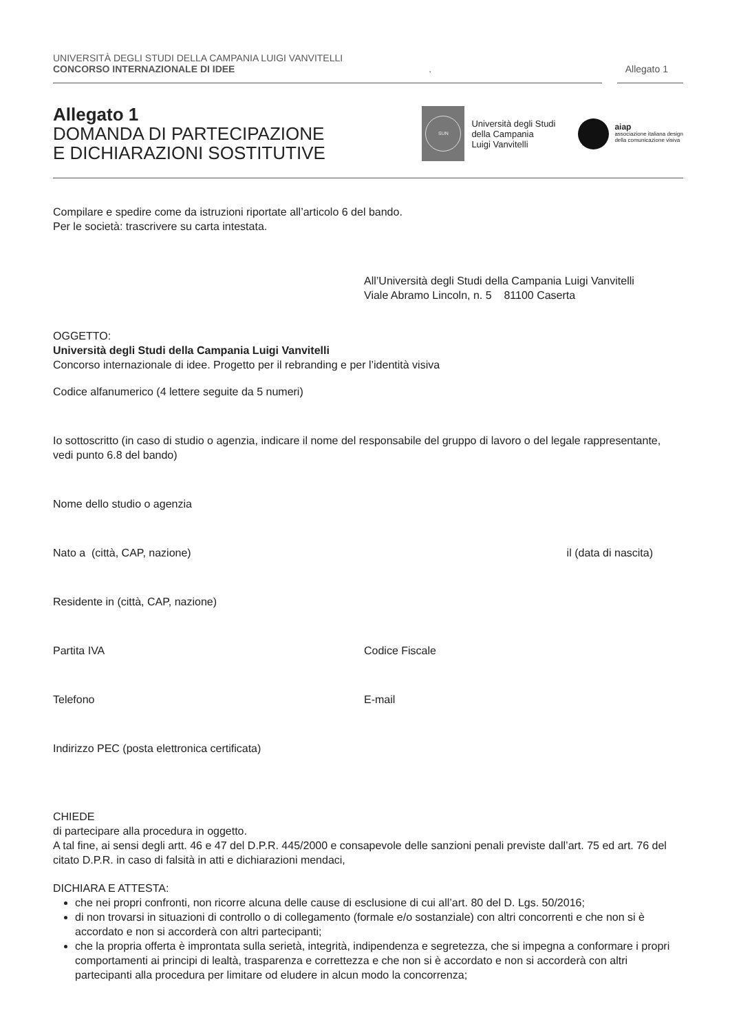UNIVERSITÀ DEGLI STUDI DELLA CAMPANIA LUIGI VANVITELLI
CONCORSO INTERNAZIONALE DI IDEE. Allegato 1
Allegato 1
DOMANDA DI PARTECIPAZIONE
E DICHIARAZIONI SOSTITUTIVE
SUN
Università degli Studi
della Campania
Luigi Vanvitelli
aiap
associazione italiana design
della comunicazione visiva
Compilare e spedire come da istruzioni riportate all’articolo 6 del bando.
Per le società: trascrivere su carta intestata.
All’Università degli Studi della Campania Luigi Vanvitelli
Viale Abramo Lincoln, n. 5 81100 Caserta
OGGETTO:
Università degli Studi della Campania Luigi Vanvitelli
Concorso internazionale di idee. Progetto per il rebranding e per l’identità visiva
Codice alfanumerico (4 lettere seguite da 5 numeri)
Io sottoscritto (in caso di studio o agenzia, indicare il nome del responsabile del gruppo di lavoro o del legale rappresentante, vedi punto 6.8 del bando)
Nome dello studio o agenzia
Nato a (città, CAP, nazione) il (data di nascita)
Residente in (città, CAP, nazione)
Partita IVA Codice Fiscale
Telefono E-mail
Indirizzo PEC (posta elettronica certificata)
CHIEDE
di partecipare alla procedura in oggetto.
A tal fine, ai sensi degli artt. 46 e 47 del D.P.R. 445/2000 e consapevole delle sanzioni penali previste dall’art. 75 ed art. 76 del citato D.P.R. in caso di falsità in atti e dichiarazioni mendaci,
DICHIARA E ATTESTA:
che nei propri confronti, non ricorre alcuna delle cause di esclusione di cui all’art. 80 del D. Lgs. 50/2016;
di non trovarsi in situazioni di controllo o di collegamento (formale e/o sostanziale) con altri concorrenti e che non si è accordato e non si accorderà con altri partecipanti;
che la propria offerta è improntata sulla serietà, integrità, indipendenza e segretezza, che si impegna a conformare i propri comportamenti ai principi di lealtà, trasparenza e correttezza e che non si è accordato e non si accorderà con altri partecipanti alla procedura per limitare od eludere in alcun modo la concorrenza;